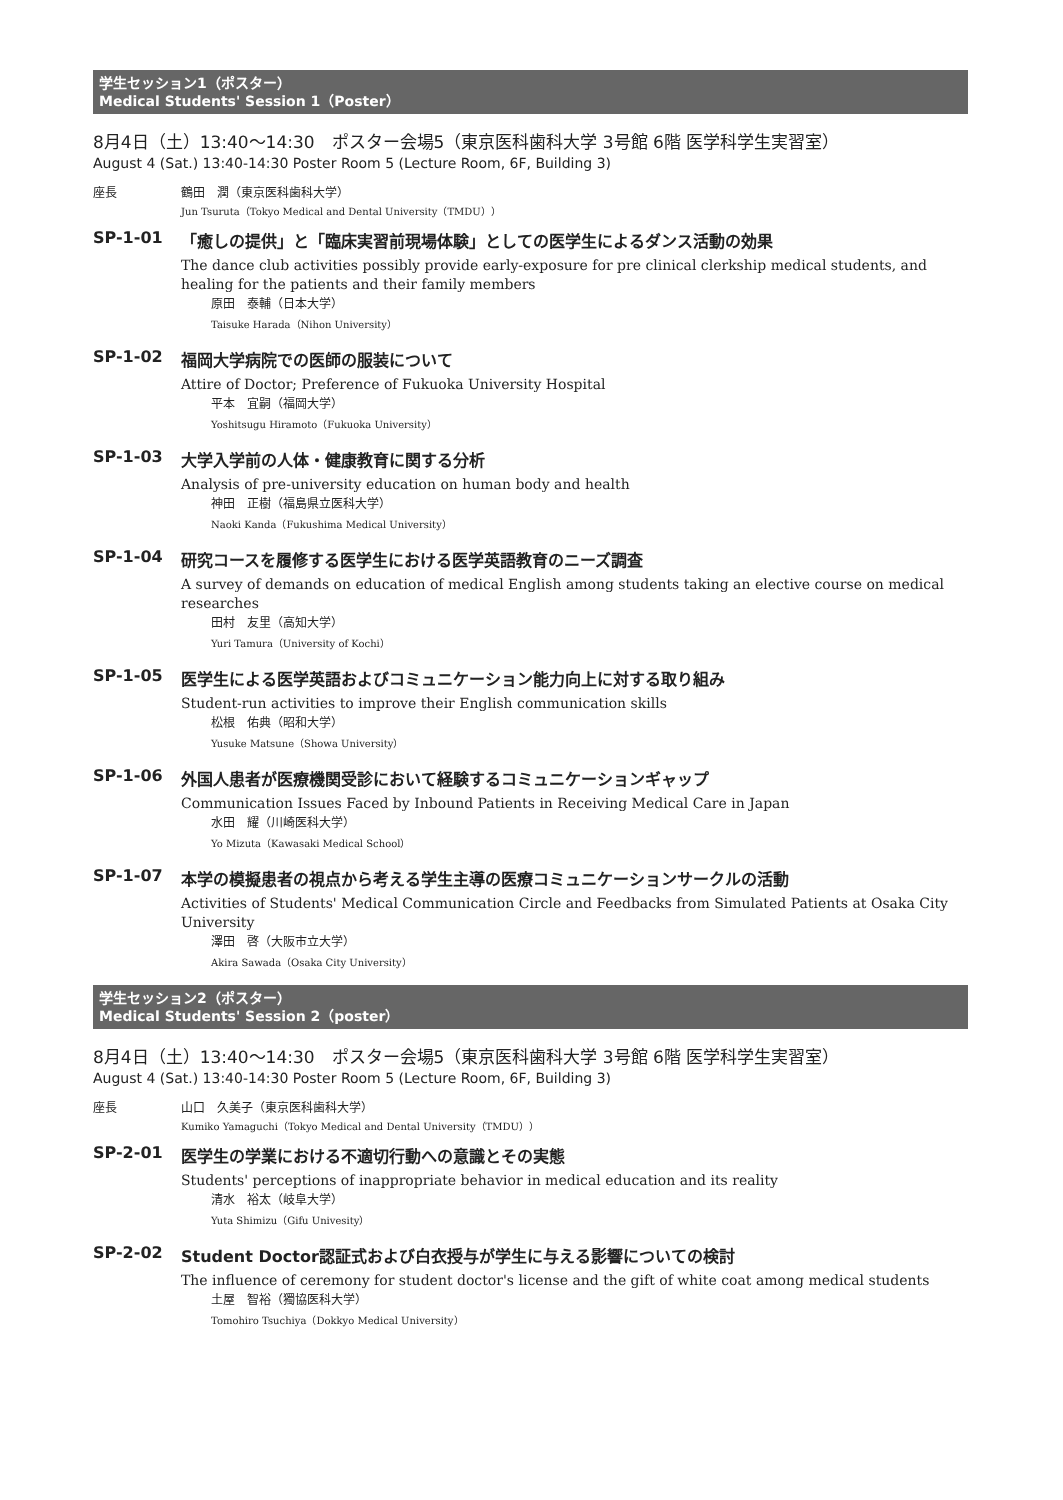学生セッション1（ポスター）
Medical Students' Session 1（Poster）
8月4日（土）13:40〜14:30　ポスター会場5（東京医科歯科大学 3号館 6階 医学科学生実習室）
August 4 (Sat.) 13:40-14:30 Poster Room 5 (Lecture Room, 6F, Building 3)
座長 鶴田　潤（東京医科歯科大学）
Jun Tsuruta（Tokyo Medical and Dental University（TMDU））
SP-1-01 「癒しの提供」と「臨床実習前現場体験」としての医学生によるダンス活動の効果
The dance club activities possibly provide early-exposure for pre clinical clerkship medical students, and healing for the patients and their family members
原田　泰輔（日本大学）
Taisuke Harada（Nihon University）
SP-1-02 福岡大学病院での医師の服装について
Attire of Doctor; Preference of Fukuoka University Hospital
平本　宜嗣（福岡大学）
Yoshitsugu Hiramoto（Fukuoka University）
SP-1-03 大学入学前の人体・健康教育に関する分析
Analysis of pre-university education on human body and health
神田　正樹（福島県立医科大学）
Naoki Kanda（Fukushima Medical University）
SP-1-04 研究コースを履修する医学生における医学英語教育のニーズ調査
A survey of demands on education of medical English among students taking an elective course on medical researches
田村　友里（高知大学）
Yuri Tamura（University of Kochi）
SP-1-05 医学生による医学英語およびコミュニケーション能力向上に対する取り組み
Student-run activities to improve their English communication skills
松根　佑典（昭和大学）
Yusuke Matsune（Showa University）
SP-1-06 外国人患者が医療機関受診において経験するコミュニケーションギャップ
Communication Issues Faced by Inbound Patients in Receiving Medical Care in Japan
水田　耀（川崎医科大学）
Yo Mizuta（Kawasaki Medical School）
SP-1-07 本学の模擬患者の視点から考える学生主導の医療コミュニケーションサークルの活動
Activities of Students' Medical Communication Circle and Feedbacks from Simulated Patients at Osaka City University
澤田　啓（大阪市立大学）
Akira Sawada（Osaka City University）
学生セッション2（ポスター）
Medical Students' Session 2（poster）
8月4日（土）13:40〜14:30　ポスター会場5（東京医科歯科大学 3号館 6階 医学科学生実習室）
August 4 (Sat.) 13:40-14:30 Poster Room 5 (Lecture Room, 6F, Building 3)
座長 山口　久美子（東京医科歯科大学）
Kumiko Yamaguchi（Tokyo Medical and Dental University（TMDU））
SP-2-01 医学生の学業における不適切行動への意識とその実態
Students' perceptions of inappropriate behavior in medical education and its reality
清水　裕太（岐阜大学）
Yuta Shimizu（Gifu Univesity）
SP-2-02 Student Doctor認証式および白衣授与が学生に与える影響についての検討
The influence of ceremony for student doctor's license and the gift of white coat among medical students
土屋　智裕（獨協医科大学）
Tomohiro Tsuchiya（Dokkyo Medical University）